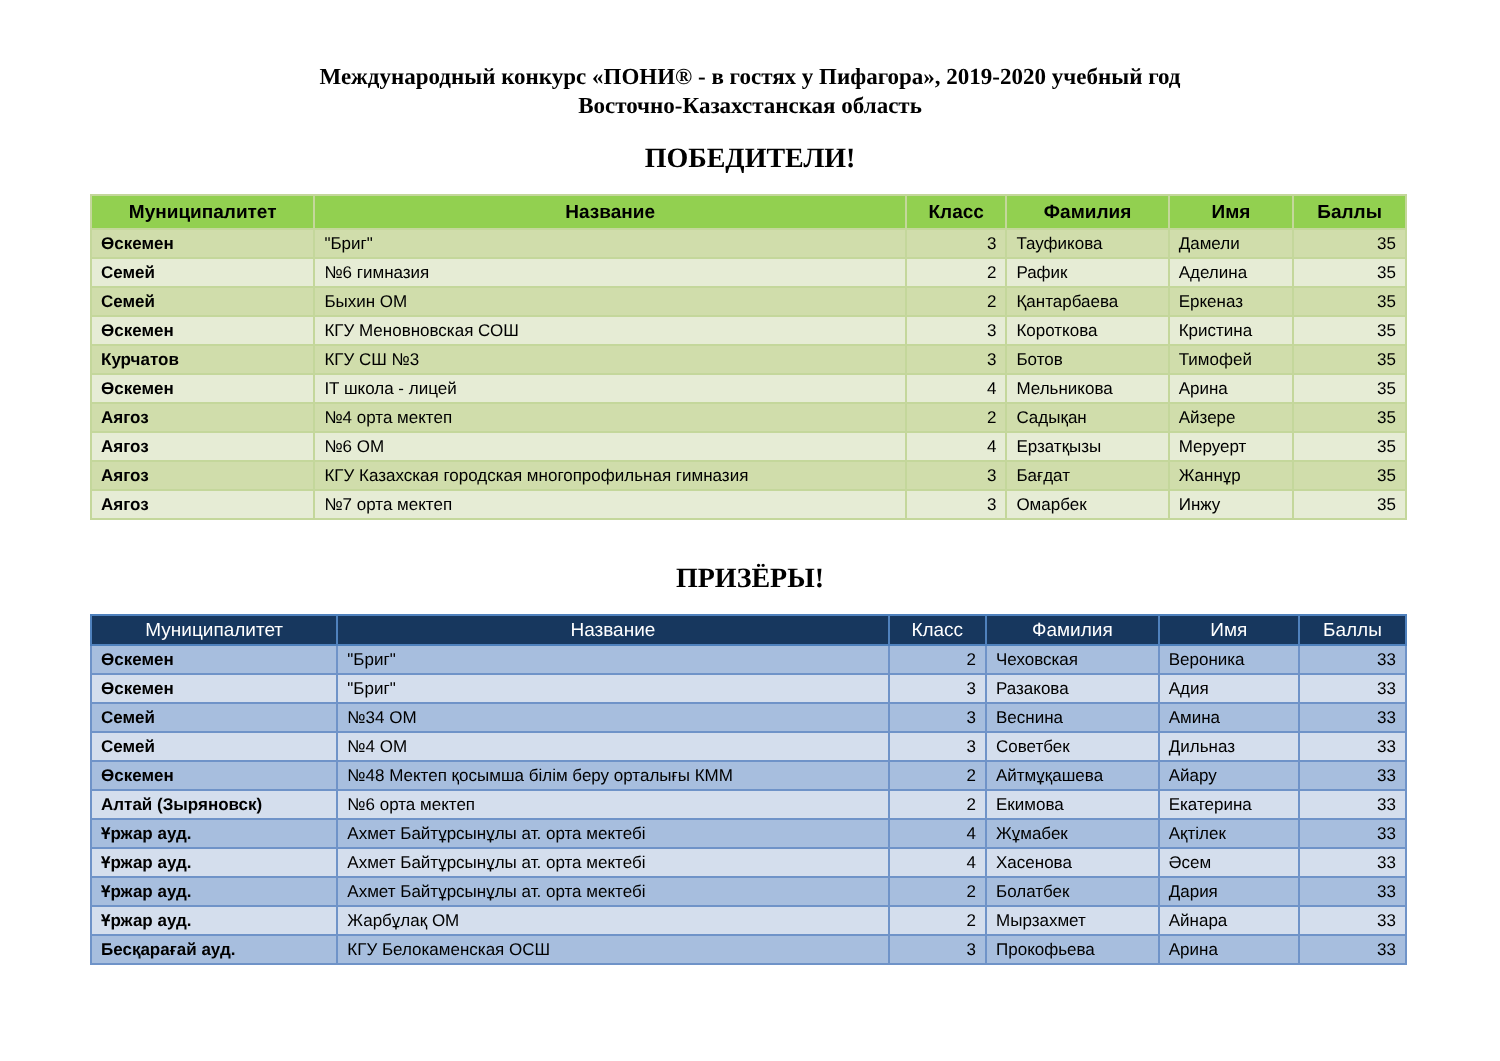Международный конкурс «ПОНИ® - в гостях у Пифагора», 2019-2020 учебный год
Восточно-Казахстанская область
ПОБЕДИТЕЛИ!
| Муниципалитет | Название | Класс | Фамилия | Имя | Баллы |
| --- | --- | --- | --- | --- | --- |
| Өскемен | "Бриг" | 3 | Тауфикова | Дамели | 35 |
| Семей | №6 гимназия | 2 | Рафик | Аделина | 35 |
| Семей | Быхин ОМ | 2 | Қантарбаева | Еркеназ | 35 |
| Өскемен | КГУ Меновновская СОШ | 3 | Короткова | Кристина | 35 |
| Курчатов | КГУ СШ №3 | 3 | Ботов | Тимофей | 35 |
| Өскемен | IT школа - лицей | 4 | Мельникова | Арина | 35 |
| Аягоз | №4 орта мектеп | 2 | Садықан | Айзере | 35 |
| Аягоз | №6 ОМ | 4 | Ерзатқызы | Меруерт | 35 |
| Аягоз | КГУ Казахская городская многопрофильная гимназия | 3 | Бағдат | Жаннұр | 35 |
| Аягоз | №7 орта мектеп | 3 | Омарбек | Инжу | 35 |
ПРИЗЁРЫ!
| Муниципалитет | Название | Класс | Фамилия | Имя | Баллы |
| --- | --- | --- | --- | --- | --- |
| Өскемен | "Бриг" | 2 | Чеховская | Вероника | 33 |
| Өскемен | "Бриг" | 3 | Разакова | Адия | 33 |
| Семей | №34 ОМ | 3 | Веснина | Амина | 33 |
| Семей | №4 ОМ | 3 | Советбек | Дильназ | 33 |
| Өскемен | №48 Мектеп қосымша білім беру орталығы КММ | 2 | Айтмұқашева | Айару | 33 |
| Алтай (Зыряновск) | №6 орта мектеп | 2 | Екимова | Екатерина | 33 |
| Ұржар ауд. | Ахмет Байтұрсынұлы ат. орта мектебі | 4 | Жұмабек | Ақтілек | 33 |
| Ұржар ауд. | Ахмет Байтұрсынұлы ат. орта мектебі | 4 | Хасенова | Әсем | 33 |
| Ұржар ауд. | Ахмет Байтұрсынұлы ат. орта мектебі | 2 | Болатбек | Дария | 33 |
| Ұржар ауд. | Жарбұлақ ОМ | 2 | Мырзахмет | Айнара | 33 |
| Бесқарағай ауд. | КГУ Белокаменская ОСШ | 3 | Прокофьева | Арина | 33 |